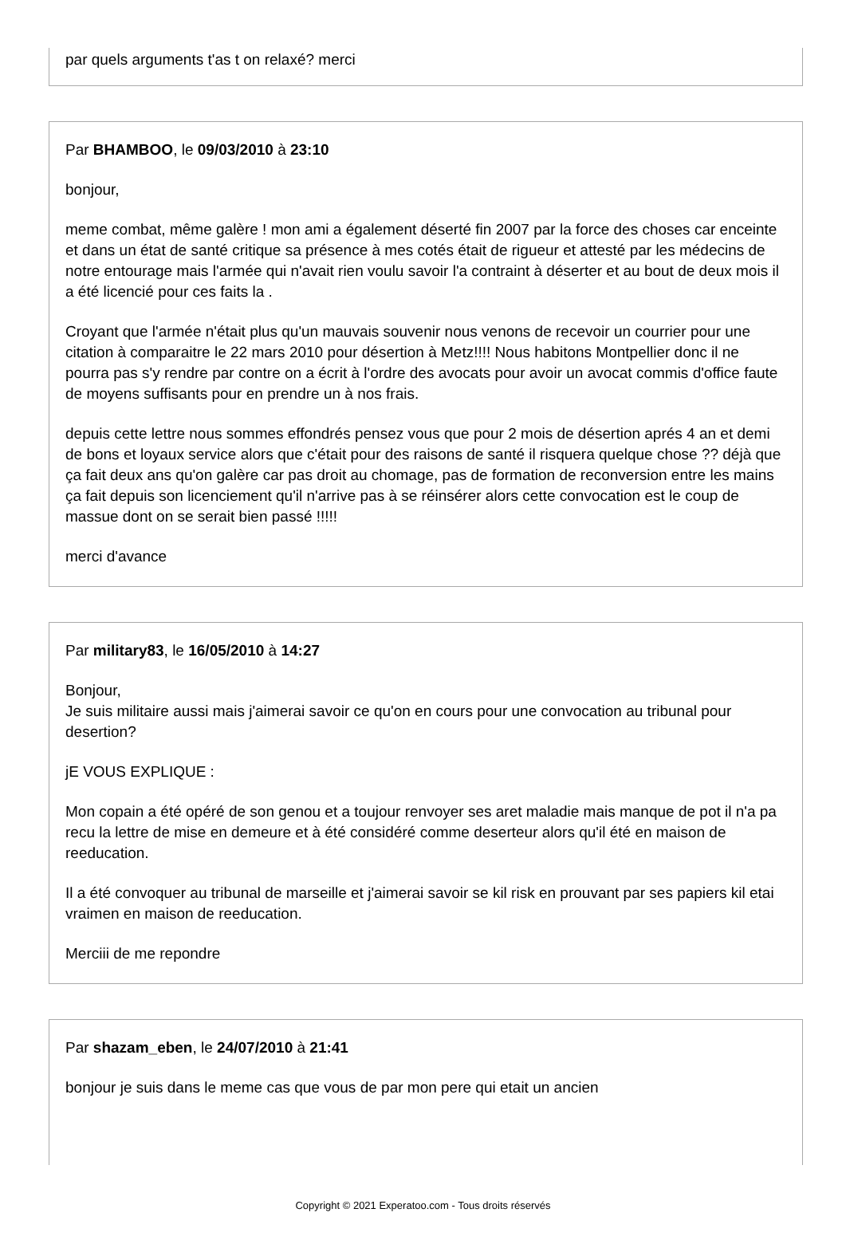par quels arguments t'as t on relaxé? merci
Par BHAMBOO, le 09/03/2010 à 23:10
bonjour,
meme combat, même galère ! mon ami a également déserté fin 2007 par la force des choses car enceinte et dans un état de santé critique sa présence à mes cotés était de rigueur et attesté par les médecins de notre entourage mais l'armée qui n'avait rien voulu savoir l'a contraint à déserter et au bout de deux mois il a été licencié pour ces faits la .
Croyant que l'armée n'était plus qu'un mauvais souvenir nous venons de recevoir un courrier pour une citation à comparaitre le 22 mars 2010 pour désertion à Metz!!!! Nous habitons Montpellier donc il ne pourra pas s'y rendre par contre on a écrit à l'ordre des avocats pour avoir un avocat commis d'office faute de moyens suffisants pour en prendre un à nos frais.
depuis cette lettre nous sommes effondrés pensez vous que pour 2 mois de désertion aprés 4 an et demi de bons et loyaux service alors que c'était pour des raisons de santé il risquera quelque chose ?? déjà que ça fait deux ans qu'on galère car pas droit au chomage, pas de formation de reconversion entre les mains ça fait depuis son licenciement qu'il n'arrive pas à se réinsérer alors cette convocation est le coup de massue dont on se serait bien passé !!!!!
merci d'avance
Par military83, le 16/05/2010 à 14:27
Bonjour,
Je suis militaire aussi mais j'aimerai savoir ce qu'on en cours pour une convocation au tribunal pour desertion?
jE VOUS EXPLIQUE :
Mon copain a été opéré de son genou et a toujour renvoyer ses aret maladie mais manque de pot il n'a pa recu la lettre de mise en demeure et à été considéré comme deserteur alors qu'il été en maison de reeducation.
Il a été convoquer au tribunal de marseille et j'aimerai savoir se kil risk en prouvant par ses papiers kil etai vraimen en maison de reeducation.
Merciii de me repondre
Par shazam_eben, le 24/07/2010 à 21:41
bonjour je suis dans le meme cas que vous de par mon pere qui etait un ancien
Copyright © 2021 Experatoo.com - Tous droits réservés